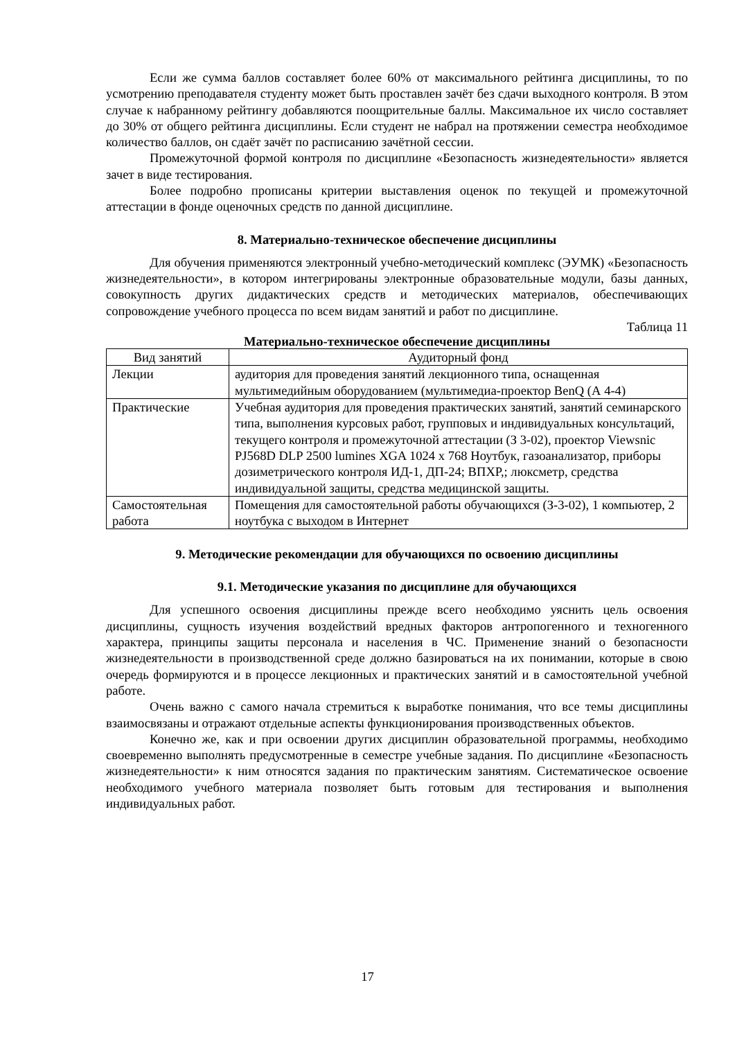Если же сумма баллов составляет более 60% от максимального рейтинга дисциплины, то по усмотрению преподавателя студенту может быть проставлен зачёт без сдачи выходного контроля. В этом случае к набранному рейтингу добавляются поощрительные баллы. Максимальное их число составляет до 30% от общего рейтинга дисциплины. Если студент не набрал на протяжении семестра необходимое количество баллов, он сдаёт зачёт по расписанию зачётной сессии.
Промежуточной формой контроля по дисциплине «Безопасность жизнедеятельности» является зачет в виде тестирования.
Более подробно прописаны критерии выставления оценок по текущей и промежуточной аттестации в фонде оценочных средств по данной дисциплине.
8. Материально-техническое обеспечение дисциплины
Для обучения применяются электронный учебно-методический комплекс (ЭУМК) «Безопасность жизнедеятельности», в котором интегрированы электронные образовательные модули, базы данных, совокупность других дидактических средств и методических материалов, обеспечивающих сопровождение учебного процесса по всем видам занятий и работ по дисциплине.
Таблица 11
Материально-техническое обеспечение дисциплины
| Вид занятий | Аудиторный фонд |
| --- | --- |
| Лекции | аудитория для проведения занятий лекционного типа, оснащенная мультимедийным оборудованием (мультимедиа-проектор BenQ (А 4-4) |
| Практические | Учебная аудитория для проведения практических занятий, занятий семинарского типа, выполнения курсовых работ, групповых и индивидуальных консультаций, текущего контроля и промежуточной аттестации (З 3-02), проектор Viewsnic PJ568D DLP 2500 lumines XGA 1024 x 768 Ноутбук, газоанализатор, приборы дозиметрического контроля ИД-1, ДП-24; ВПХР,; люксметр, средства индивидуальной защиты, средства медицинской защиты. |
| Самостоятельная работа | Помещения для самостоятельной работы обучающихся (З-3-02), 1 компьютер, 2 ноутбука с выходом в Интернет |
9. Методические рекомендации для обучающихся по освоению дисциплины
9.1. Методические указания по дисциплине для обучающихся
Для успешного освоения дисциплины прежде всего необходимо уяснить цель освоения дисциплины, сущность изучения воздействий вредных факторов антропогенного и техногенного характера, принципы защиты персонала и населения в ЧС. Применение знаний о безопасности жизнедеятельности в производственной среде должно базироваться на их понимании, которые в свою очередь формируются и в процессе лекционных и практических занятий и в самостоятельной учебной работе.
Очень важно с самого начала стремиться к выработке понимания, что все темы дисциплины взаимосвязаны и отражают отдельные аспекты функционирования производственных объектов.
Конечно же, как и при освоении других дисциплин образовательной программы, необходимо своевременно выполнять предусмотренные в семестре учебные задания. По дисциплине «Безопасность жизнедеятельности» к ним относятся задания по практическим занятиям. Систематическое освоение необходимого учебного материала позволяет быть готовым для тестирования и выполнения индивидуальных работ.
17